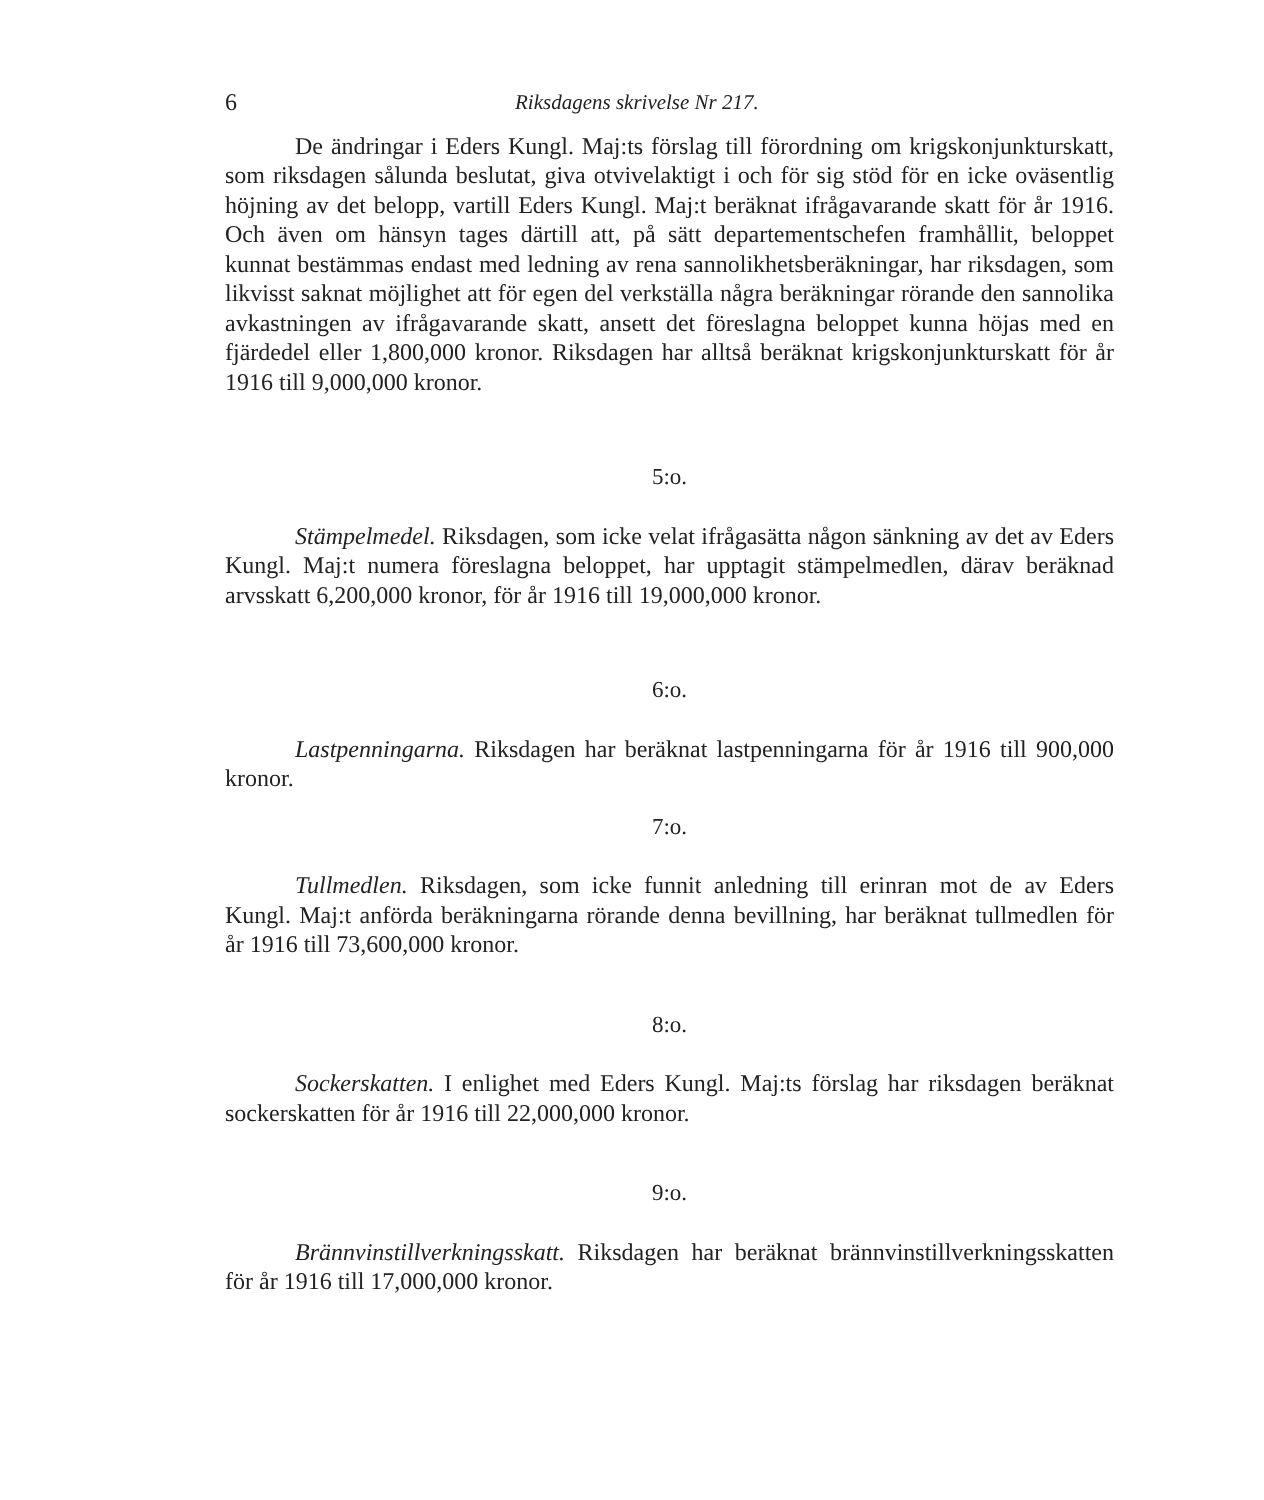6 Riksdagens skrivelse Nr 217.
De ändringar i Eders Kungl. Maj:ts förslag till förordning om krigskonjunkturskatt, som riksdagen sålunda beslutat, giva otvivelaktigt i och för sig stöd för en icke oväsentlig höjning av det belopp, vartill Eders Kungl. Maj:t beräknat ifrågavarande skatt för år 1916. Och även om hänsyn tages därtill att, på sätt departementschefen framhållit, beloppet kunnat bestämmas endast med ledning av rena sannolikhetsberäkningar, har riksdagen, som likvisst saknat möjlighet att för egen del verkställa några beräkningar rörande den sannolika avkastningen av ifrågavarande skatt, ansett det föreslagna beloppet kunna höjas med en fjärdedel eller 1,800,000 kronor. Riksdagen har alltså beräknat krigskonjunkturskatt för år 1916 till 9,000,000 kronor.
5:o.
Stämpelmedel. Riksdagen, som icke velat ifrågasätta någon sänkning av det av Eders Kungl. Maj:t numera föreslagna beloppet, har upptagit stämpelmedlen, därav beräknad arvsskatt 6,200,000 kronor, för år 1916 till 19,000,000 kronor.
6:o.
Lastpenningarna. Riksdagen har beräknat lastpenningarna för år 1916 till 900,000 kronor.
7:o.
Tullmedlen. Riksdagen, som icke funnit anledning till erinran mot de av Eders Kungl. Maj:t anförda beräkningarna rörande denna bevillning, har beräknat tullmedlen för år 1916 till 73,600,000 kronor.
8:o.
Sockerskatten. I enlighet med Eders Kungl. Maj:ts förslag har riksdagen beräknat sockerskatten för år 1916 till 22,000,000 kronor.
9:o.
Brännvinstillverkningsskatt. Riksdagen har beräknat brännvinstillverkningsskatten för år 1916 till 17,000,000 kronor.